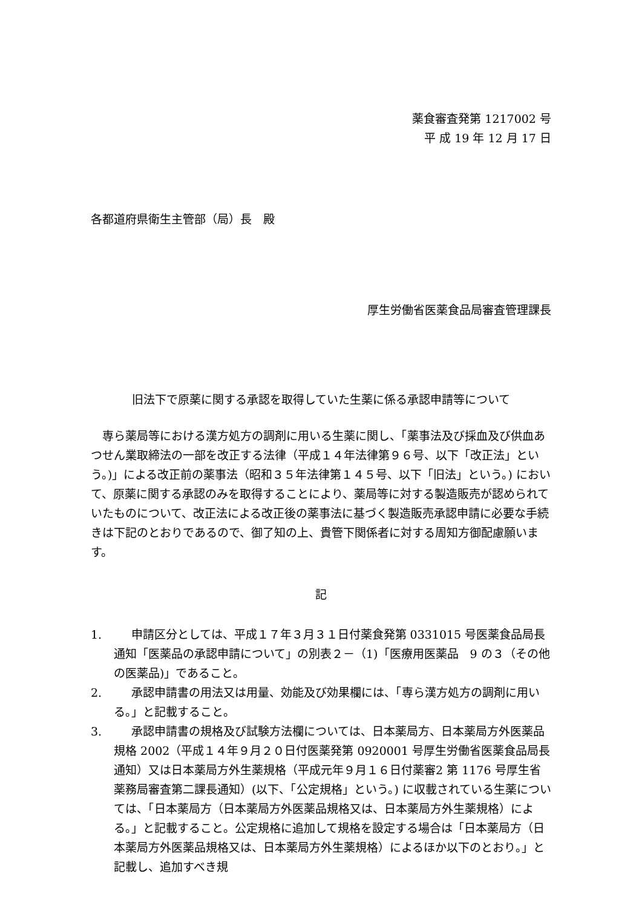薬食審査発第 1217002 号
平 成 19 年 12 月 17 日
各都道府県衛生主管部（局）長　殿
厚生労働省医薬食品局審査管理課長
旧法下で原薬に関する承認を取得していた生薬に係る承認申請等について
専ら薬局等における漢方処方の調剤に用いる生薬に関し、「薬事法及び採血及び供血あつせん業取締法の一部を改正する法律（平成１４年法律第９６号、以下「改正法」という。)」による改正前の薬事法（昭和３５年法律第１４５号、以下「旧法」という。) において、原薬に関する承認のみを取得することにより、薬局等に対する製造販売が認められていたものについて、改正法による改正後の薬事法に基づく製造販売承認申請に必要な手続きは下記のとおりであるので、御了知の上、貴管下関係者に対する周知方御配慮願います。
記
1. 申請区分としては、平成１７年３月３１日付薬食発第 0331015 号医薬食品局長通知「医薬品の承認申請について」の別表２－（1)「医療用医薬品　9 の３（その他の医薬品)」であること。
2. 承認申請書の用法又は用量、効能及び効果欄には、「専ら漢方処方の調剤に用いる。」と記載すること。
3. 承認申請書の規格及び試験方法欄については、日本薬局方、日本薬局方外医薬品規格 2002（平成１４年９月２０日付医薬発第 0920001 号厚生労働省医薬食品局長通知）又は日本薬局方外生薬規格（平成元年９月１６日付薬審2 第 1176 号厚生省薬務局審査第二課長通知）(以下、「公定規格」という。) に収載されている生薬については、「日本薬局方（日本薬局方外医薬品規格又は、日本薬局方外生薬規格）による。」と記載すること。公定規格に追加して規格を設定する場合は「日本薬局方（日本薬局方外医薬品規格又は、日本薬局方外生薬規格）によるほか以下のとおり。」と記載し、追加すべき規